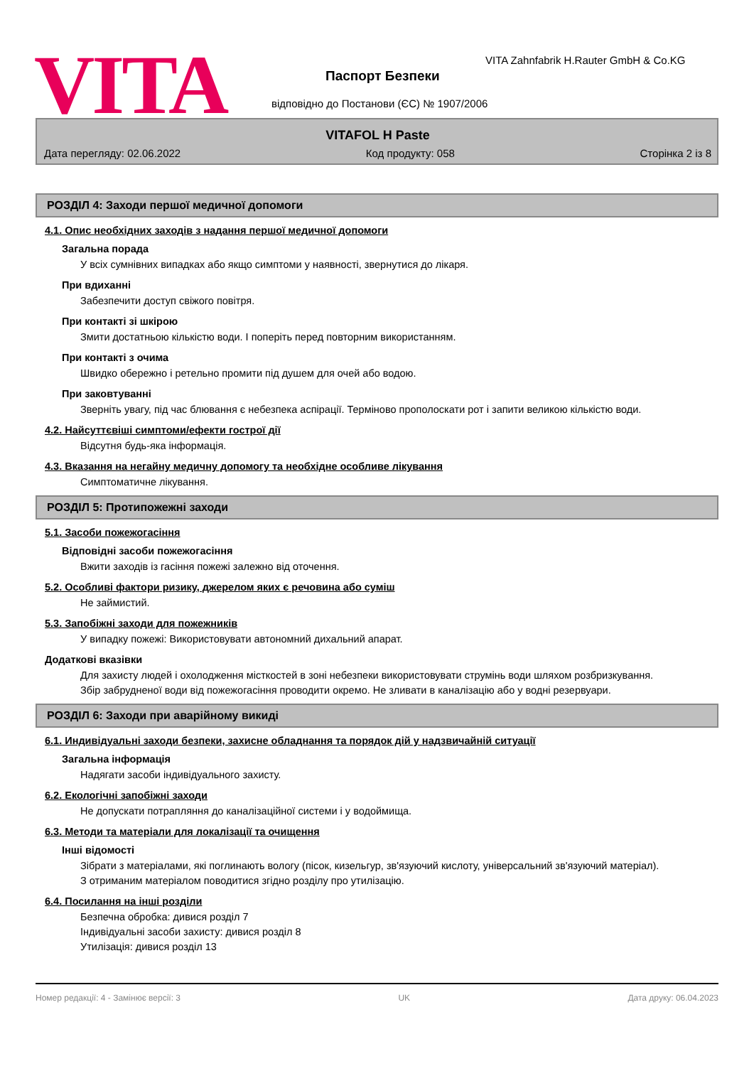VITA
VITA Zahnfabrik H.Rauter GmbH & Co.KG
Паспорт Безпеки
відповідно до Постанови (ЄС) № 1907/2006
VITAFOL H Paste
Дата перегляду: 02.06.2022 Код продукту: 058 Сторінка 2 із 8
РОЗДІЛ 4: Заходи першої медичної допомоги
4.1. Опис необхідних заходів з надання першої медичної допомоги
Загальна порада
У всіх сумнівних випадках або якщо симптоми у наявності, звернутися до лікаря.
При вдиханні
Забезпечити доступ свіжого повітря.
При контакті зі шкірою
Змити достатньою кількістю води. І поперіть перед повторним використанням.
При контакті з очима
Швидко обережно і ретельно промити під душем для очей або водою.
При заковтуванні
Зверніть увагу, під час блювання є небезпека аспірації. Терміново прополоскати рот і запити великою кількістю води.
4.2. Найсуттєвіші симптоми/ефекти гострої дії
Відсутня будь-яка інформація.
4.3. Вказання на негайну медичну допомогу та необхідне особливе лікування
Симптоматичне лікування.
РОЗДІЛ 5: Протипожежні заходи
5.1. Засоби пожежогасіння
Відповідні засоби пожежогасіння
Вжити заходів із гасіння пожежі залежно від оточення.
5.2. Особливі фактори ризику, джерелом яких є речовина або суміш
Не займистий.
5.3. Запобіжні заходи для пожежників
У випадку пожежі: Використовувати автономний дихальний апарат.
Додаткові вказівки
Для захисту людей і охолодження місткостей в зоні небезпеки використовувати струмінь води шляхом розбризкування. Збір забрудненої води від пожежогасіння проводити окремо. Не зливати в каналізацію або у водні резервуари.
РОЗДІЛ 6: Заходи при аварійному викиді
6.1. Индивідуальні заходи безпеки, захисне обладнання та порядок дій у надзвичайній ситуації
Загальна інформація
Надягати засоби індивідуального захисту.
6.2. Екологічні запобіжні заходи
Не допускати потрапляння до каналізаційної системи і у водоймища.
6.3. Методи та матеріали для локалізації та очищення
Інші відомості
Зібрати з матеріалами, які поглинають вологу (пісок, кизельгур, зв'язуючий кислоту, універсальний зв'язуючий матеріал). З отриманим матеріалом поводитися згідно розділу про утилізацію.
6.4. Посилання на інші розділи
Безпечна обробка: дивися розділ 7
Індивідуальні засоби захисту: дивися розділ 8
Утилізація: дивися розділ 13
Номер редакції: 4 - Замінює версії: 3 UK Дата друку: 06.04.2023